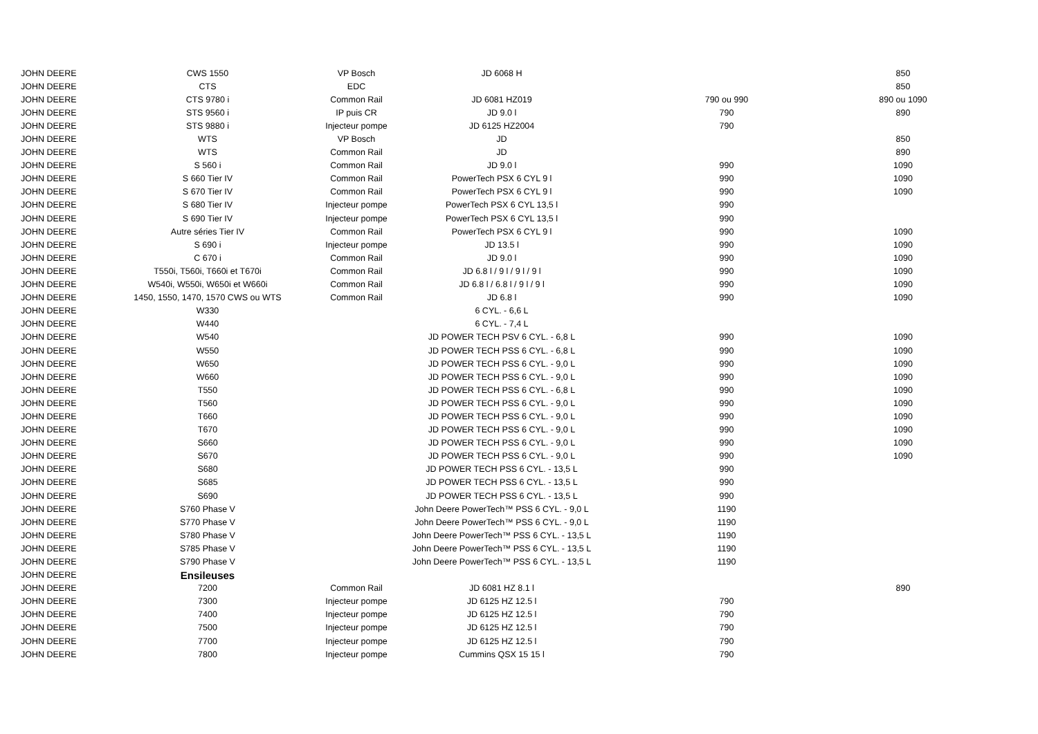| JOHN DEERE | CWS 1550 | VP Bosch | JD 6068 H | | 850 |
| JOHN DEERE | CTS | EDC | | | 850 |
| JOHN DEERE | CTS 9780 i | Common Rail | JD 6081 HZ019 | 790 ou 990 | 890 ou 1090 |
| JOHN DEERE | STS 9560 i | IP puis CR | JD 9.0 l | 790 | 890 |
| JOHN DEERE | STS 9880 i | Injecteur pompe | JD 6125 HZ2004 | 790 | |
| JOHN DEERE | WTS | VP Bosch | JD | | 850 |
| JOHN DEERE | WTS | Common Rail | JD | | 890 |
| JOHN DEERE | S 560 i | Common Rail | JD 9.0 l | 990 | 1090 |
| JOHN DEERE | S 660 Tier IV | Common Rail | PowerTech PSX 6 CYL 9 l | 990 | 1090 |
| JOHN DEERE | S 670 Tier IV | Common Rail | PowerTech PSX 6 CYL 9 l | 990 | 1090 |
| JOHN DEERE | S 680 Tier IV | Injecteur pompe | PowerTech PSX 6 CYL 13,5 l | 990 | |
| JOHN DEERE | S 690 Tier IV | Injecteur pompe | PowerTech PSX 6 CYL 13,5 l | 990 | |
| JOHN DEERE | Autre séries Tier IV | Common Rail | PowerTech PSX 6 CYL 9 l | 990 | 1090 |
| JOHN DEERE | S 690 i | Injecteur pompe | JD 13.5 l | 990 | 1090 |
| JOHN DEERE | C 670 i | Common Rail | JD 9.0 l | 990 | 1090 |
| JOHN DEERE | T550i, T560i, T660i et T670i | Common Rail | JD 6.8 l / 9 l / 9 l / 9 l | 990 | 1090 |
| JOHN DEERE | W540i, W550i, W650i et W660i | Common Rail | JD 6.8 l / 6.8 l / 9 l / 9 l | 990 | 1090 |
| JOHN DEERE | 1450, 1550, 1470, 1570 CWS ou WTS | Common Rail | JD 6.8 l | 990 | 1090 |
| JOHN DEERE | W330 | | 6 CYL. - 6,6 L | | |
| JOHN DEERE | W440 | | 6 CYL. - 7,4 L | | |
| JOHN DEERE | W540 | | JD POWER TECH PSV 6 CYL. - 6,8 L | 990 | 1090 |
| JOHN DEERE | W550 | | JD POWER TECH PSS 6 CYL. - 6,8 L | 990 | 1090 |
| JOHN DEERE | W650 | | JD POWER TECH PSS 6 CYL. - 9,0 L | 990 | 1090 |
| JOHN DEERE | W660 | | JD POWER TECH PSS 6 CYL. - 9,0 L | 990 | 1090 |
| JOHN DEERE | T550 | | JD POWER TECH PSS 6 CYL. - 6,8 L | 990 | 1090 |
| JOHN DEERE | T560 | | JD POWER TECH PSS 6 CYL. - 9,0 L | 990 | 1090 |
| JOHN DEERE | T660 | | JD POWER TECH PSS 6 CYL. - 9,0 L | 990 | 1090 |
| JOHN DEERE | T670 | | JD POWER TECH PSS 6 CYL. - 9,0 L | 990 | 1090 |
| JOHN DEERE | S660 | | JD POWER TECH PSS 6 CYL. - 9,0 L | 990 | 1090 |
| JOHN DEERE | S670 | | JD POWER TECH PSS 6 CYL. - 9,0 L | 990 | 1090 |
| JOHN DEERE | S680 | | JD POWER TECH PSS 6 CYL. - 13,5 L | 990 | |
| JOHN DEERE | S685 | | JD POWER TECH PSS 6 CYL. - 13,5 L | 990 | |
| JOHN DEERE | S690 | | JD POWER TECH PSS 6 CYL. - 13,5 L | 990 | |
| JOHN DEERE | S760 Phase V | | John Deere PowerTech™ PSS 6 CYL. - 9,0 L | 1190 | |
| JOHN DEERE | S770 Phase V | | John Deere PowerTech™ PSS 6 CYL. - 9,0 L | 1190 | |
| JOHN DEERE | S780 Phase V | | John Deere PowerTech™ PSS 6 CYL. - 13,5 L | 1190 | |
| JOHN DEERE | S785 Phase V | | John Deere PowerTech™ PSS 6 CYL. - 13,5 L | 1190 | |
| JOHN DEERE | S790 Phase V | | John Deere PowerTech™ PSS 6 CYL. - 13,5 L | 1190 | |
| JOHN DEERE | Ensileuses | | | | |
| JOHN DEERE | 7200 | Common Rail | JD 6081 HZ 8.1 l | | 890 |
| JOHN DEERE | 7300 | Injecteur pompe | JD 6125 HZ 12.5 l | 790 | |
| JOHN DEERE | 7400 | Injecteur pompe | JD 6125 HZ 12.5 l | 790 | |
| JOHN DEERE | 7500 | Injecteur pompe | JD 6125 HZ 12.5 l | 790 | |
| JOHN DEERE | 7700 | Injecteur pompe | JD 6125 HZ 12.5 l | 790 | |
| JOHN DEERE | 7800 | Injecteur pompe | Cummins QSX 15 15 l | 790 | |